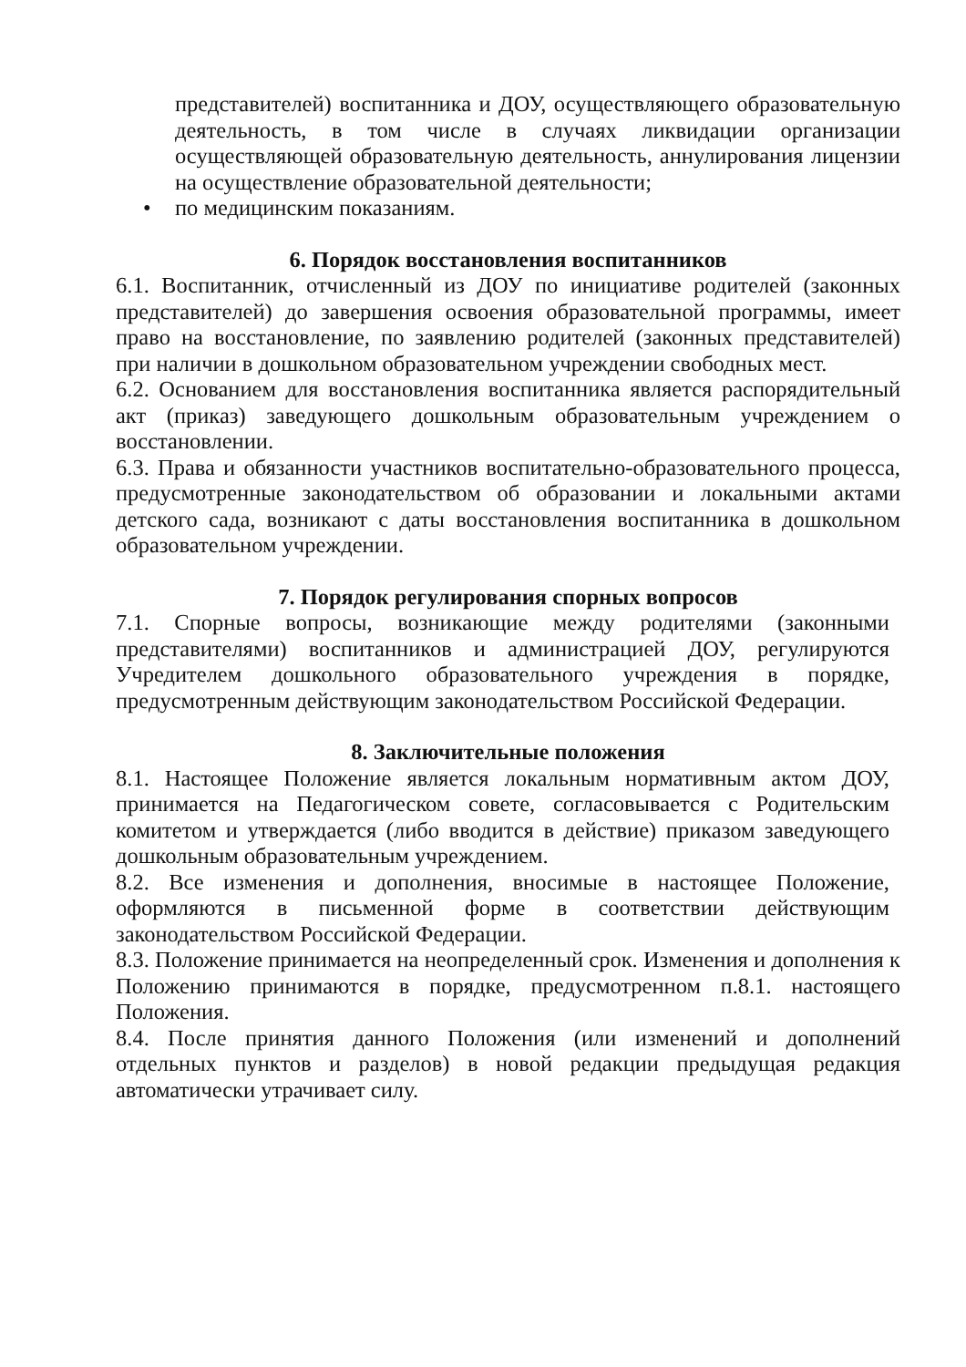представителей) воспитанника и ДОУ, осуществляющего образовательную деятельность, в том числе в случаях ликвидации организации осуществляющей образовательную деятельность, аннулирования лицензии на осуществление образовательной деятельности;
• по медицинским показаниям.
6. Порядок восстановления воспитанников
6.1. Воспитанник, отчисленный из ДОУ по инициативе родителей (законных представителей) до завершения освоения образовательной программы, имеет право на восстановление, по заявлению родителей (законных представителей) при наличии в дошкольном образовательном учреждении свободных мест.
6.2. Основанием для восстановления воспитанника является распорядительный акт (приказ) заведующего дошкольным образовательным учреждением о восстановлении.
6.3. Права и обязанности участников воспитательно-образовательного процесса, предусмотренные законодательством об образовании и локальными актами детского сада, возникают с даты восстановления воспитанника в дошкольном образовательном учреждении.
7. Порядок регулирования спорных вопросов
7.1. Спорные вопросы, возникающие между родителями (законными представителями) воспитанников и администрацией ДОУ, регулируются Учредителем дошкольного образовательного учреждения в порядке, предусмотренным действующим законодательством Российской Федерации.
8. Заключительные положения
8.1. Настоящее Положение является локальным нормативным актом ДОУ, принимается на Педагогическом совете, согласовывается с Родительским комитетом и утверждается (либо вводится в действие) приказом заведующего дошкольным образовательным учреждением.
8.2. Все изменения и дополнения, вносимые в настоящее Положение, оформляются в письменной форме в соответствии действующим законодательством Российской Федерации.
8.3. Положение принимается на неопределенный срок. Изменения и дополнения к Положению принимаются в порядке, предусмотренном п.8.1. настоящего Положения.
8.4. После принятия данного Положения (или изменений и дополнений отдельных пунктов и разделов) в новой редакции предыдущая редакция автоматически утрачивает силу.